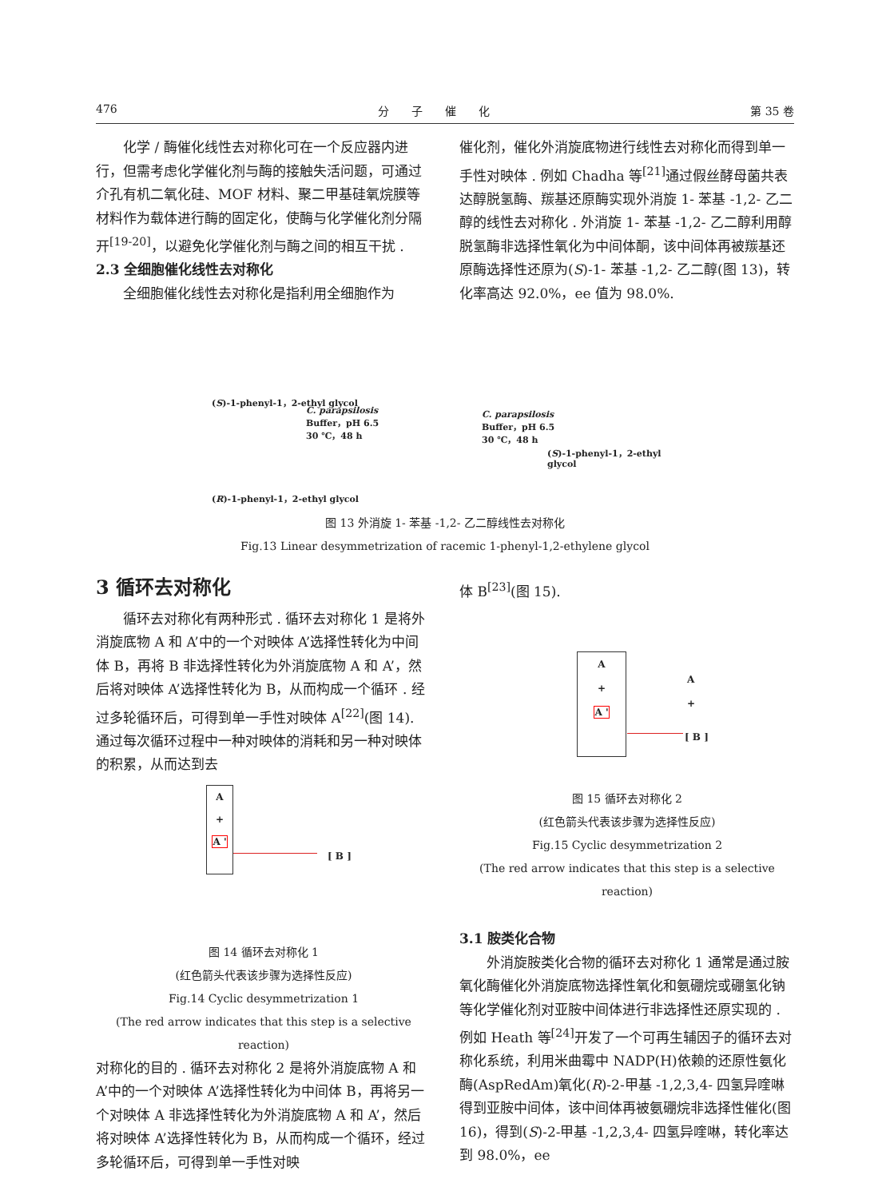476 分　　子　　催　　化 第 35 卷
化学 / 酶催化线性去对称化可在一个反应器内进行，但需考虑化学催化剂与酶的接触失活问题，可通过介孔有机二氧化硅、MOF 材料、聚二甲基硅氧烷膜等材料作为载体进行酶的固定化，使酶与化学催化剂分隔开<sup>[19-20]</sup>，以避免化学催化剂与酶之间的相互干扰 .
2.3 全细胞催化线性去对称化
全细胞催化线性去对称化是指利用全细胞作为
催化剂，催化外消旋底物进行线性去对称化而得到单一手性对映体 . 例如 Chadha 等<sup>[21]</sup>通过假丝酵母菌共表达醇脱氢酶、羰基还原酶实现外消旋 1- 苯基 -1,2- 乙二醇的线性去对称化 . 外消旋 1- 苯基 -1,2- 乙二醇利用醇脱氢酶非选择性氧化为中间体酮，该中间体再被羰基还原酶选择性还原为(S)-1- 苯基 -1,2- 乙二醇(图 13)，转化率高达 92.0%，ee 值为 98.0%.
(S)-1-phenyl-1，2-ethyl glycol
C. parapsilosis
Buffer，pH 6.5
30 ℃，48 h
(R)-1-phenyl-1，2-ethyl glycol
C. parapsilosis
Buffer，pH 6.5
30 ℃，48 h
(S)-1-phenyl-1，2-ethyl glycol
图 13 外消旋 1- 苯基 -1,2- 乙二醇线性去对称化
Fig.13 Linear desymmetrization of racemic 1-phenyl-1,2-ethylene glycol
3 循环去对称化
循环去对称化有两种形式 . 循环去对称化 1 是将外消旋底物 A 和 A’中的一个对映体 A’选择性转化为中间体 B，再将 B 非选择性转化为外消旋底物 A 和 A’，然后将对映体 A’选择性转化为 B，从而构成一个循环 . 经过多轮循环后，可得到单一手性对映体 A<sup>[22]</sup>(图 14). 通过每次循环过程中一种对映体的消耗和另一种对映体的积累，从而达到去
A
+
A '
[ B ]
图 14 循环去对称化 1
(红色箭头代表该步骤为选择性反应)
Fig.14 Cyclic desymmetrization 1
(The red arrow indicates that this step is a selective reaction)
对称化的目的 . 循环去对称化 2 是将外消旋底物 A 和 A’中的一个对映体 A’选择性转化为中间体 B，再将另一个对映体 A 非选择性转化为外消旋底物 A 和 A’，然后将对映体 A’选择性转化为 B，从而构成一个循环，经过多轮循环后，可得到单一手性对映
体 B<sup>[23]</sup>(图 15).
A
+
A '
A
+
[ B ]
图 15 循环去对称化 2
(红色箭头代表该步骤为选择性反应)
Fig.15 Cyclic desymmetrization 2
(The red arrow indicates that this step is a selective reaction)
3.1 胺类化合物
外消旋胺类化合物的循环去对称化 1 通常是通过胺氧化酶催化外消旋底物选择性氧化和氨硼烷或硼氢化钠等化学催化剂对亚胺中间体进行非选择性还原实现的 . 例如 Heath 等<sup>[24]</sup>开发了一个可再生辅因子的循环去对称化系统，利用米曲霉中 NADP(H)依赖的还原性氨化酶(AspRedAm)氧化(R)-2-甲基 -1,2,3,4- 四氢异喹啉得到亚胺中间体，该中间体再被氨硼烷非选择性催化(图 16)，得到(S)-2-甲基 -1,2,3,4- 四氢异喹啉，转化率达到 98.0%，ee